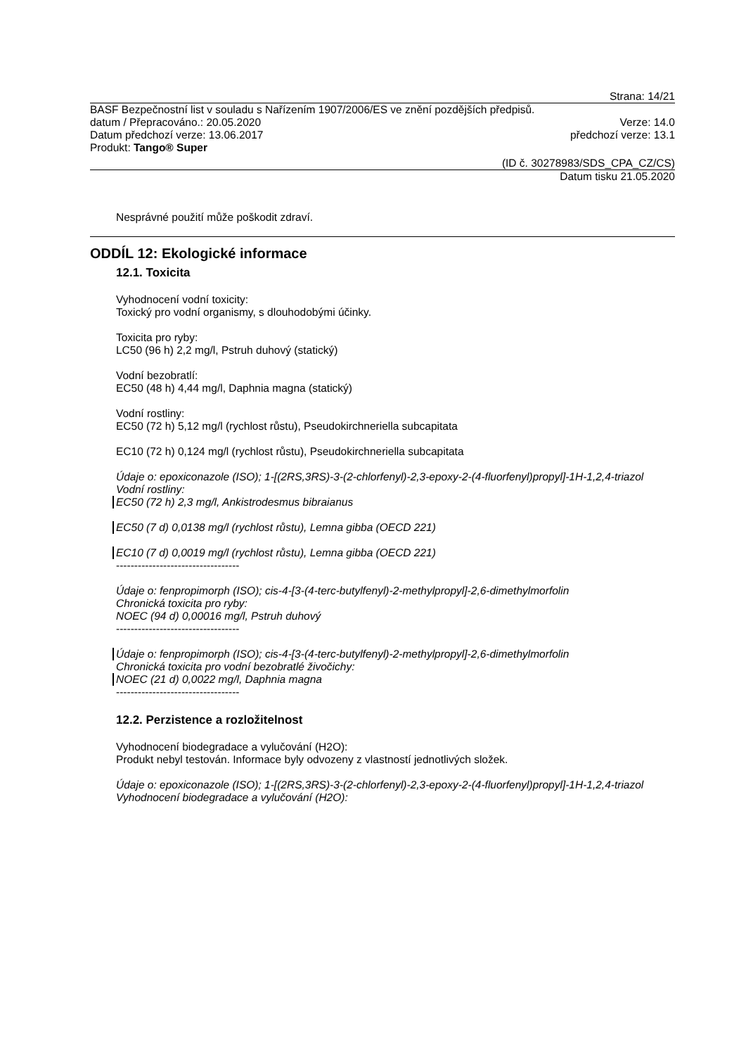Strana: 14/21
BASF Bezpečnostní list v souladu s Nařízením 1907/2006/ES ve znění pozdějších předpisů.
datum / Přepracováno.: 20.05.2020 Verze: 14.0
Datum předchozí verze: 13.06.2017 předchozí verze: 13.1
Produkt: Tango® Super
(ID č. 30278983/SDS_CPA_CZ/CS)
Datum tisku 21.05.2020
Nesprávné použití může poškodit zdraví.
ODDÍL 12: Ekologické informace
12.1. Toxicita
Vyhodnocení vodní toxicity:
Toxický pro vodní organismy, s dlouhodobými účinky.
Toxicita pro ryby:
LC50 (96 h) 2,2 mg/l, Pstruh duhový (statický)
Vodní bezobratlí:
EC50 (48 h) 4,44 mg/l, Daphnia magna (statický)
Vodní rostliny:
EC50 (72 h) 5,12 mg/l (rychlost růstu), Pseudokirchneriella subcapitata
EC10 (72 h) 0,124 mg/l (rychlost růstu), Pseudokirchneriella subcapitata
Údaje o: epoxiconazole (ISO); 1-[(2RS,3RS)-3-(2-chlorfenyl)-2,3-epoxy-2-(4-fluorfenyl)propyl]-1H-1,2,4-triazol
Vodní rostliny:
EC50 (72 h) 2,3 mg/l, Ankistrodesmus bibraianus
EC50 (7 d) 0,0138 mg/l (rychlost růstu), Lemna gibba (OECD 221)
EC10 (7 d) 0,0019 mg/l (rychlost růstu), Lemna gibba (OECD 221)
----------------------------------
Údaje o: fenpropimorph (ISO); cis-4-[3-(4-terc-butylfenyl)-2-methylpropyl]-2,6-dimethylmorfolin
Chronická toxicita pro ryby:
NOEC (94 d) 0,00016 mg/l, Pstruh duhový
----------------------------------
Údaje o: fenpropimorph (ISO); cis-4-[3-(4-terc-butylfenyl)-2-methylpropyl]-2,6-dimethylmorfolin
Chronická toxicita pro vodní bezobratlé živočichy:
NOEC (21 d) 0,0022 mg/l, Daphnia magna
----------------------------------
12.2. Perzistence a rozložitelnost
Vyhodnocení biodegradace a vylučování (H2O):
Produkt nebyl testován. Informace byly odvozeny z vlastností jednotlivých složek.
Údaje o: epoxiconazole (ISO); 1-[(2RS,3RS)-3-(2-chlorfenyl)-2,3-epoxy-2-(4-fluorfenyl)propyl]-1H-1,2,4-triazol
Vyhodnocení biodegradace a vylučování (H2O):